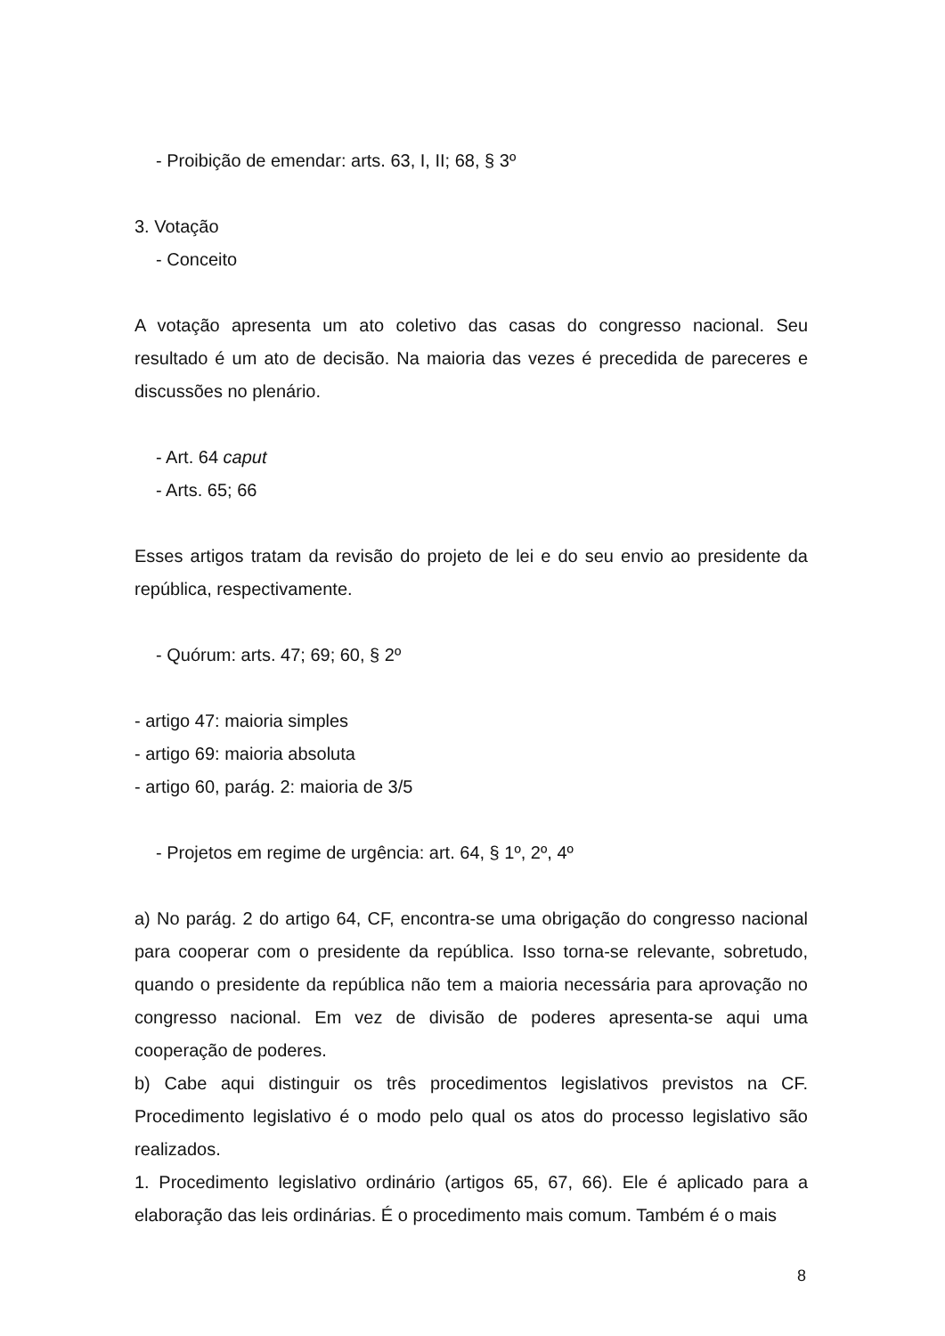- Proibição de emendar: arts. 63, I, II; 68, § 3º
3. Votação
- Conceito
A votação apresenta um ato coletivo das casas do congresso nacional. Seu resultado é um ato de decisão. Na maioria das vezes é precedida de pareceres e discussões no plenário.
- Art. 64 caput
- Arts. 65; 66
Esses artigos tratam da revisão do projeto de lei e do seu envio ao presidente da república, respectivamente.
- Quórum: arts. 47; 69; 60, § 2º
- artigo 47: maioria simples
- artigo 69: maioria absoluta
- artigo 60, parág. 2: maioria de 3/5
- Projetos em regime de urgência: art. 64, § 1º, 2º, 4º
a) No parág. 2 do artigo 64, CF, encontra-se uma obrigação do congresso nacional para cooperar com o presidente da república. Isso torna-se relevante, sobretudo, quando o presidente da república não tem a maioria necessária para aprovação no congresso nacional. Em vez de divisão de poderes apresenta-se aqui uma cooperação de poderes.
b) Cabe aqui distinguir os três procedimentos legislativos previstos na CF. Procedimento legislativo é o modo pelo qual os atos do processo legislativo são realizados.
1. Procedimento legislativo ordinário (artigos 65, 67, 66). Ele é aplicado para a elaboração das leis ordinárias. É o procedimento mais comum. Também é o mais
8